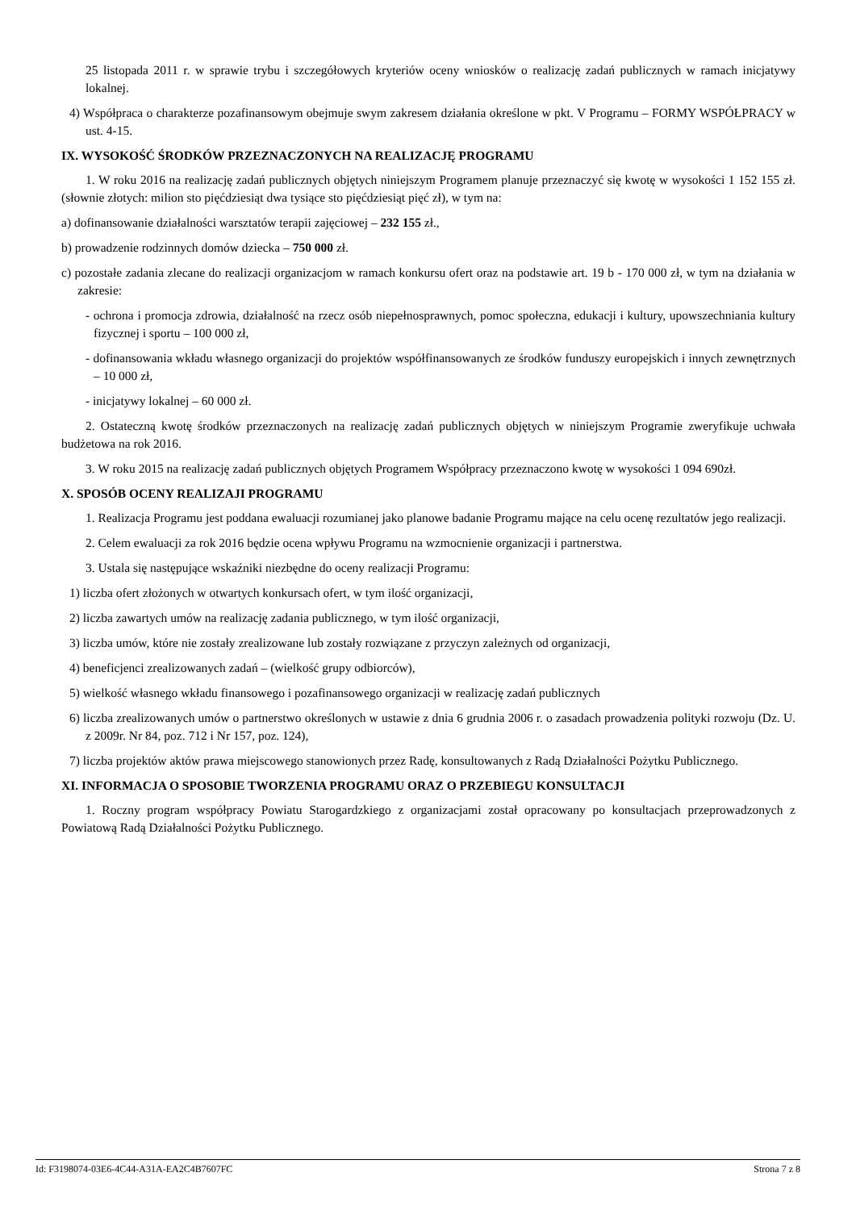25 listopada 2011 r. w sprawie trybu i szczegółowych kryteriów oceny wniosków o realizację zadań publicznych w ramach inicjatywy lokalnej.
4) Współpraca o charakterze pozafinansowym obejmuje swym zakresem działania określone w pkt. V Programu – FORMY WSPÓŁPRACY w ust. 4-15.
IX. WYSOKOŚĆ ŚRODKÓW PRZEZNACZONYCH NA REALIZACJĘ PROGRAMU
1. W roku 2016 na realizację zadań publicznych objętych niniejszym Programem planuje przeznaczyć się kwotę w wysokości 1 152 155 zł.(słownie złotych: milion sto pięćdziesiąt dwa tysiące sto pięćdziesiąt pięć zł), w tym na:
a) dofinansowanie działalności warsztatów terapii zajęciowej – 232 155 zł.,
b) prowadzenie rodzinnych domów dziecka – 750 000 zł.
c) pozostałe zadania zlecane do realizacji organizacjom w ramach konkursu ofert oraz na podstawie art. 19 b - 170 000 zł, w tym na działania w zakresie:
- ochrona i promocja zdrowia, działalność na rzecz osób niepełnosprawnych, pomoc społeczna, edukacji i kultury, upowszechniania kultury fizycznej i sportu – 100 000 zł,
- dofinansowania wkładu własnego organizacji do projektów współfinansowanych ze środków funduszy europejskich i innych zewnętrznych – 10 000 zł,
- inicjatywy lokalnej – 60 000 zł.
2. Ostateczną kwotę środków przeznaczonych na realizację zadań publicznych objętych w niniejszym Programie zweryfikuje uchwała budżetowa na rok 2016.
3. W roku 2015 na realizację zadań publicznych objętych Programem Współpracy przeznaczono kwotę w wysokości 1 094 690zł.
X. SPOSÓB OCENY REALIZAJI PROGRAMU
1. Realizacja Programu jest poddana ewaluacji rozumianej jako planowe badanie Programu mające na celu ocenę rezultatów jego realizacji.
2. Celem ewaluacji za rok 2016 będzie ocena wpływu Programu na wzmocnienie organizacji i partnerstwa.
3. Ustala się następujące wskaźniki niezbędne do oceny realizacji Programu:
1) liczba ofert złożonych w otwartych konkursach ofert, w tym ilość organizacji,
2) liczba zawartych umów na realizację zadania publicznego, w tym ilość organizacji,
3) liczba umów, które nie zostały zrealizowane lub zostały rozwiązane z przyczyn zależnych od organizacji,
4) beneficjenci zrealizowanych zadań – (wielkość grupy odbiorców),
5) wielkość własnego wkładu finansowego i pozafinansowego organizacji w realizację zadań publicznych
6) liczba zrealizowanych umów o partnerstwo określonych w ustawie z dnia 6 grudnia 2006 r. o zasadach prowadzenia polityki rozwoju (Dz. U. z 2009r. Nr 84, poz. 712 i Nr 157, poz. 124),
7) liczba projektów aktów prawa miejscowego stanowionych przez Radę, konsultowanych z Radą Działalności Pożytku Publicznego.
XI. INFORMACJA O SPOSOBIE TWORZENIA PROGRAMU ORAZ O PRZEBIEGU KONSULTACJI
1. Roczny program współpracy Powiatu Starogardzkiego z organizacjami został opracowany po konsultacjach przeprowadzonych z Powiatową Radą Działalności Pożytku Publicznego.
Id: F3198074-03E6-4C44-A31A-EA2C4B7607FC Strona 7 z 8